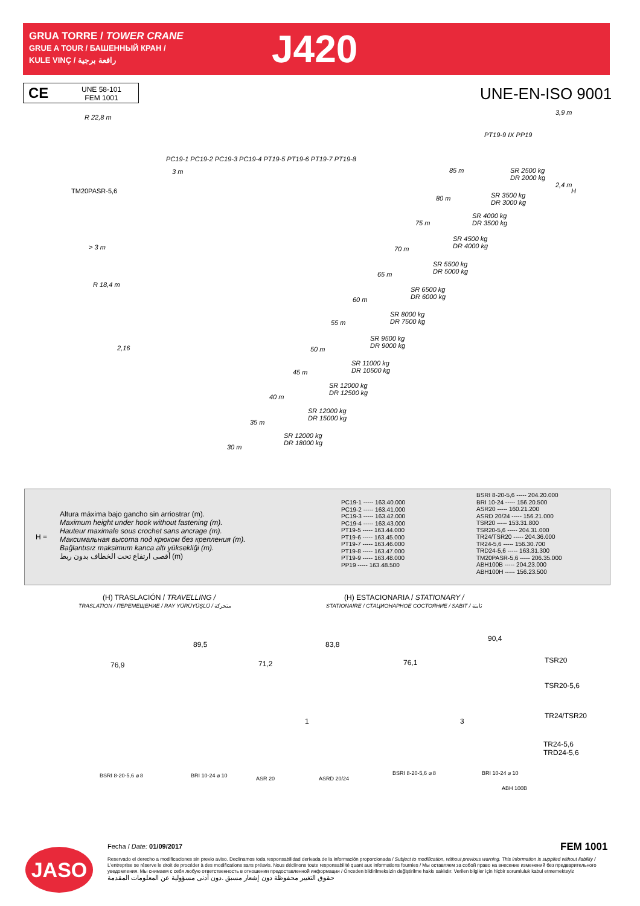GRUA TORRE / TOWER CRANE
GRUE A TOUR / БАШЕННЫЙ КРАН /
KULE VINÇ / رافعة برجية
J420
CE UNE 58-101
FEM 1001
UNE-EN-ISO 9001
R 22,8 m
3,9 m
PT19-9 IX PP19
PC19-1 PC19-2 PC19-3 PC19-4 PT19-5 PT19-6 PT19-7 PT19-8
3 m 85 m
SR 2500 kg
DR 2000 kg
TM20PASR-5,6
80 m
SR 3500 kg
DR 3000 kg
SR 4000 kg
DR 3500 kg
75 m
SR 4500 kg
DR 4000 kg
> 3 m 70 m
SR 5500 kg
DR 5000 kg
65 m
R 18,4 m
SR 6500 kg
DR 6000 kg
60 m
SR 8000 kg
DR 7500 kg
55 m
SR 9500 kg
DR 9000 kg
2,16 50 m
SR 11000 kg
DR 10500 kg
45 m
SR 12000 kg
DR 12500 kg
40 m
SR 12000 kg
DR 15000 kg
35 m
SR 12000 kg
DR 18000 kg
30 m
2,4 m
H
H =
Altura máxima bajo gancho sin arriostrar (m).
Maximum height under hook without fastening (m).
Hauteur maximale sous crochet sans ancrage (m).
Максимальная высота под крюком без крепления (m).
Bağlantısız maksimum kanca altı yüksekliği (m).
أقصى ارتفاع تحت الخطاف بدون ربط (m)
| PC19-1 ----- 163.40.000 |
| PC19-2 ----- 163.41.000 |
| PC19-3 ----- 163.42.000 |
| PC19-4 ----- 163.43.000 |
| PT19-5 ----- 163.44.000 |
| PT19-6 ----- 163.45.000 |
| PT19-7 ----- 163.46.000 |
| PT19-8 ----- 163.47.000 |
| PT19-9 ----- 163.48.000 |
| PP19 ----- 163.48.500 |
| BSRI 8-20-5,6 ----- 204.20.000 |
| BRI 10-24 ----- 156.20.500 |
| ASR20 ----- 160.21.200 |
| ASRD 20/24 ----- 156.21.000 |
| TSR20 ----- 153.31.800 |
| TSR20-5,6 ----- 204.31.000 |
| TR24/TSR20 ----- 204.36.000 |
| TR24-5,6 ----- 156.30.700 |
| TRD24-5,6 ----- 163.31.300 |
| TM20PASR-5,6 ----- 206.35.000 |
| ABH100B ----- 204.23.000 |
| ABH100H ----- 156.23.500 |
(H) TRASLACIÓN / TRAVELLING /
TRASLATION / ПЕРЕМЕЩЕНИЕ / RAY YÜRÜYÜŞLÜ / متحركة
(H) ESTACIONARIA / STATIONARY /
STATIONAIRE / СТАЦИОНАРНОЕ СОСТОЯНИЕ / SABIT / ثابتة
89,5
76,9
83,8
71,2 76,1
90,4
1 3
BSRI 8-20-5,6 ⌀ 8 BRI 10-24 ⌀ 10 ASR 20 ASRD 20/24
BSRI 8-20-5,6 ⌀ 8 BRI 10-24 ⌀ 10
ABH 100B
TSR20
TSR20-5,6
TR24/TSR20
TR24-5,6
TRD24-5,6
FEM 1001
JASO
Fecha / Date: 01/09/2017
Reservado el derecho a modificaciones sin previo aviso. Declinamos toda responsabilidad derivada de la información proporcionada / Subject to modification, without previous warning. This information is supplied without liability / L'entreprise se réserve le droit de procéder à des modifications sans préavis. Nous déclinons toute responsabilité quant aux informations fournies / Мы оставляем за собой право на внесение изменений без предварительного уведомления. Мы снимаем с себя любую ответственность в отношении предоставленной информации / Önceden bildirilmeksizin değiştirilme hakkı saklıdır. Verilen bilgiler için hiçbir sorumluluk kabul etmemekteyiz
حقوق التغيير محفوظة دون إشعار مسبق .دون أدنى مسؤولية عن المعلومات المقدمة